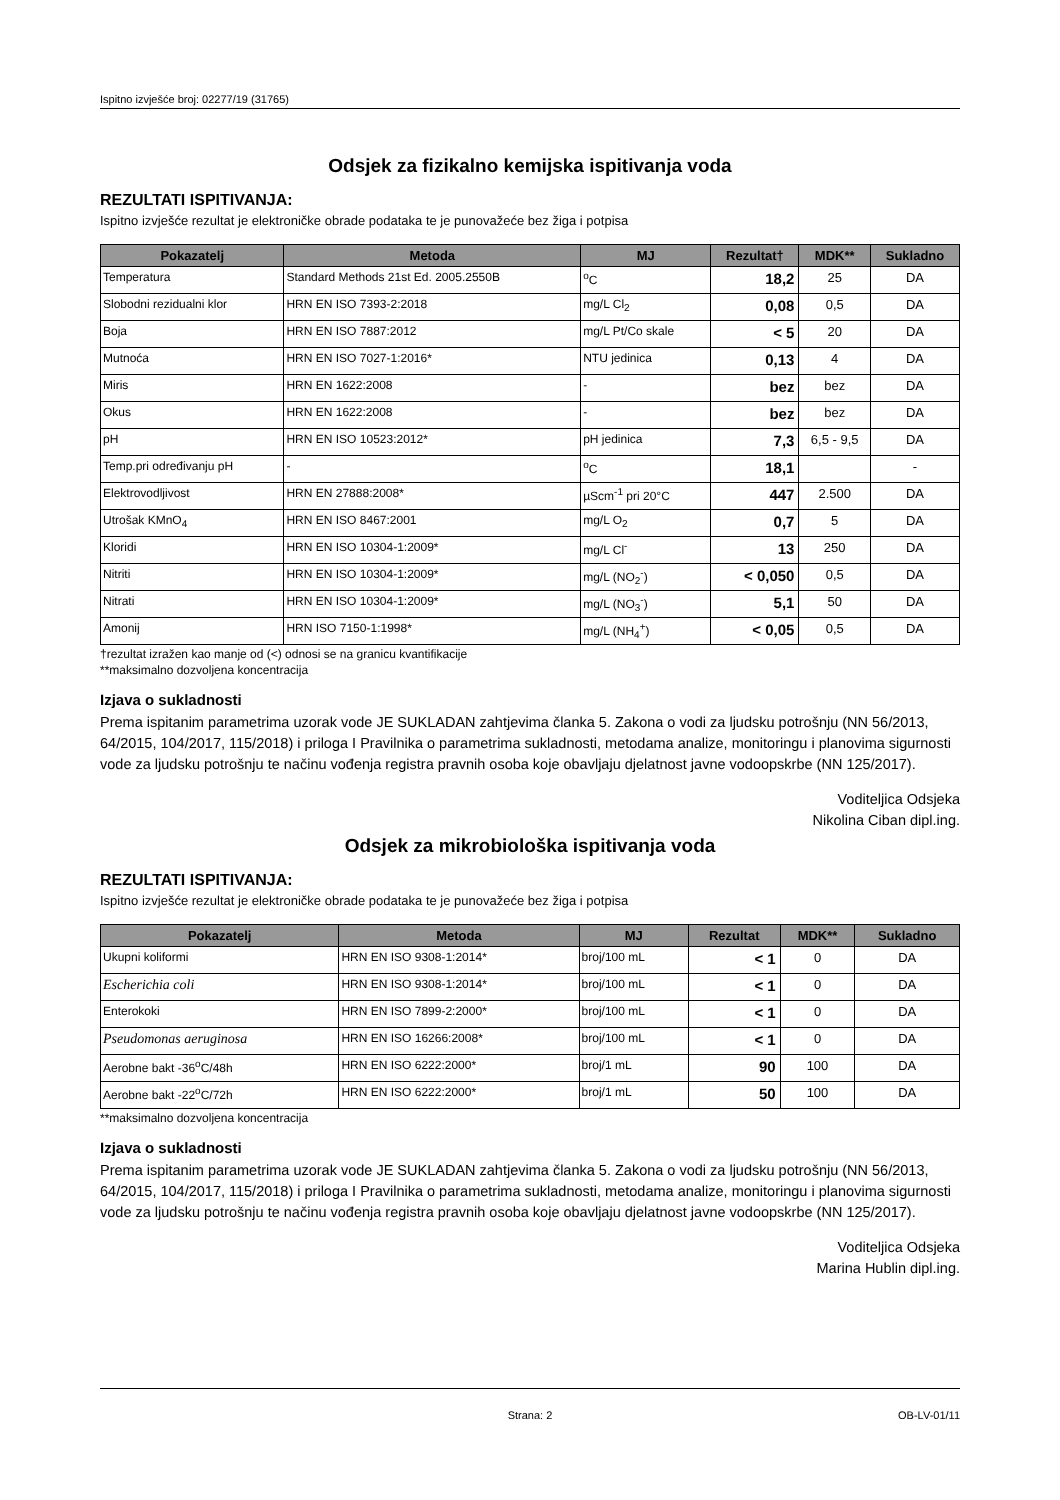Ispitno izvješće broj: 02277/19 (31765)
Odsjek za fizikalno kemijska ispitivanja voda
REZULTATI ISPITIVANJA:
Ispitno izvješće rezultat je elektroničke obrade podataka te je punovažeće bez žiga i potpisa
| Pokazatelj | Metoda | MJ | Rezultat† | MDK** | Sukladno |
| --- | --- | --- | --- | --- | --- |
| Temperatura | Standard Methods 21st Ed. 2005.2550B | <sup>o</sup> C | 18,2 | 25 | DA |
| Slobodni rezidualni klor | HRN EN ISO 7393-2:2018 | mg/L Cl<sub>2</sub> | 0,08 | 0,5 | DA |
| Boja | HRN EN ISO 7887:2012 | mg/L Pt/Co skale | < 5 | 20 | DA |
| Mutnoća | HRN EN ISO 7027-1:2016* | NTU jedinica | 0,13 | 4 | DA |
| Miris | HRN EN 1622:2008 | - | bez | bez | DA |
| Okus | HRN EN 1622:2008 | - | bez | bez | DA |
| pH | HRN EN ISO 10523:2012* | pH jedinica | 7,3 | 6,5 - 9,5 | DA |
| Temp.pri određivanju pH | - | <sup>o</sup> C | 18,1 | | - |
| Elektrovodljivost | HRN EN 27888:2008* | µScm<sup>-1</sup> pri 20°C | 447 | 2.500 | DA |
| Utrošak KMnO<sub>4</sub> | HRN EN ISO 8467:2001 | mg/L O<sub>2</sub> | 0,7 | 5 | DA |
| Kloridi | HRN EN ISO 10304-1:2009* | mg/L Cl<sup>-</sup> | 13 | 250 | DA |
| Nitriti | HRN EN ISO 10304-1:2009* | mg/L (NO<sub>2</sub><sup>-</sup>) | < 0,050 | 0,5 | DA |
| Nitrati | HRN EN ISO 10304-1:2009* | mg/L (NO<sub>3</sub><sup>-</sup>) | 5,1 | 50 | DA |
| Amonij | HRN ISO 7150-1:1998* | mg/L (NH<sub>4</sub><sup>+</sup>) | < 0,05 | 0,5 | DA |
†rezultat izražen kao manje od (<) odnosi se na granicu kvantifikacije
**maksimalno dozvoljena koncentracija
Izjava o sukladnosti
Prema ispitanim parametrima uzorak vode JE SUKLADAN zahtjevima članka 5. Zakona o vodi za ljudsku potrošnju (NN 56/2013, 64/2015, 104/2017, 115/2018) i priloga I Pravilnika o parametrima sukladnosti, metodama analize, monitoringu i planovima sigurnosti vode za ljudsku potrošnju te načinu vođenja registra pravnih osoba koje obavljaju djelatnost javne vodoopskrbe (NN 125/2017).
Voditeljica Odsjeka
Nikolina Ciban dipl.ing.
Odsjek za mikrobiološka ispitivanja voda
REZULTATI ISPITIVANJA:
Ispitno izvješće rezultat je elektroničke obrade podataka te je punovažeće bez žiga i potpisa
| Pokazatelj | Metoda | MJ | Rezultat | MDK** | Sukladno |
| --- | --- | --- | --- | --- | --- |
| Ukupni koliformi | HRN EN ISO 9308-1:2014* | broj/100 mL | < 1 | 0 | DA |
| Escherichia coli | HRN EN ISO 9308-1:2014* | broj/100 mL | < 1 | 0 | DA |
| Enterokoki | HRN EN ISO 7899-2:2000* | broj/100 mL | < 1 | 0 | DA |
| Pseudomonas aeruginosa | HRN EN ISO 16266:2008* | broj/100 mL | < 1 | 0 | DA |
| Aerobne bakt -36<sup>o</sup>C/48h | HRN EN ISO 6222:2000* | broj/1 mL | 90 | 100 | DA |
| Aerobne bakt -22<sup>o</sup>C/72h | HRN EN ISO 6222:2000* | broj/1 mL | 50 | 100 | DA |
**maksimalno dozvoljena koncentracija
Izjava o sukladnosti
Prema ispitanim parametrima uzorak vode JE SUKLADAN zahtjevima članka 5. Zakona o vodi za ljudsku potrošnju (NN 56/2013, 64/2015, 104/2017, 115/2018) i priloga I Pravilnika o parametrima sukladnosti, metodama analize, monitoringu i planovima sigurnosti vode za ljudsku potrošnju te načinu vođenja registra pravnih osoba koje obavljaju djelatnost javne vodoopskrbe (NN 125/2017).
Voditeljica Odsjeka
Marina Hublin dipl.ing.
Strana: 2 OB-LV-01/11